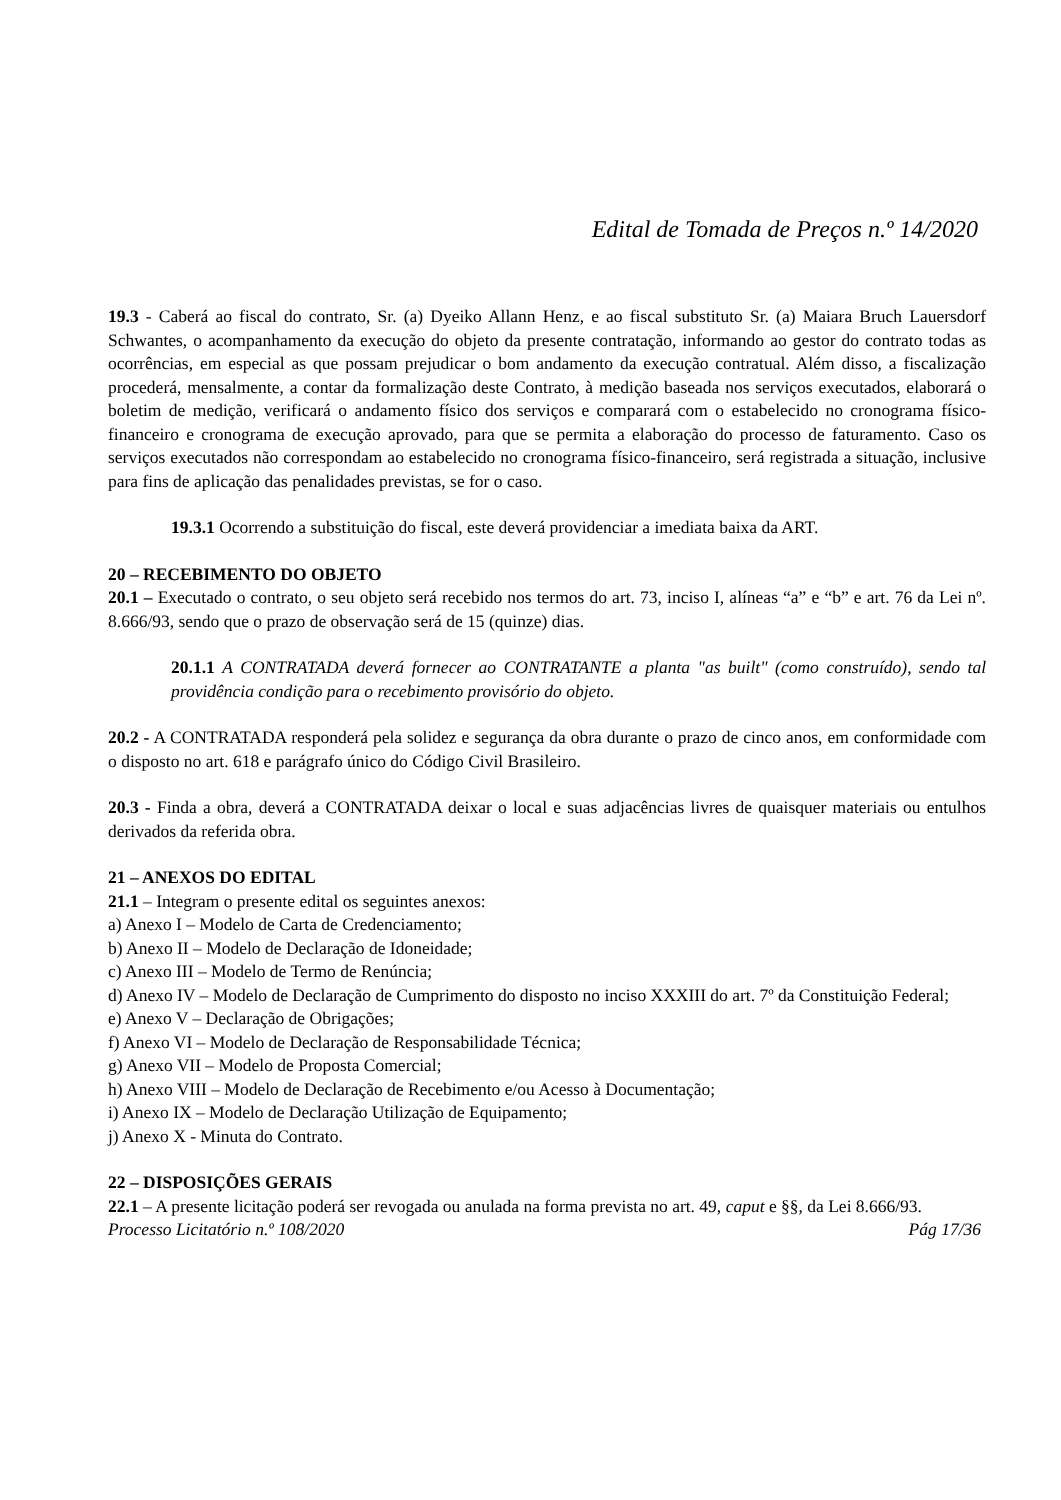Edital de Tomada de Preços n.º 14/2020
19.3 - Caberá ao fiscal do contrato, Sr. (a) Dyeiko Allann Henz, e ao fiscal substituto Sr. (a) Maiara Bruch Lauersdorf Schwantes, o acompanhamento da execução do objeto da presente contratação, informando ao gestor do contrato todas as ocorrências, em especial as que possam prejudicar o bom andamento da execução contratual. Além disso, a fiscalização procederá, mensalmente, a contar da formalização deste Contrato, à medição baseada nos serviços executados, elaborará o boletim de medição, verificará o andamento físico dos serviços e comparará com o estabelecido no cronograma físico-financeiro e cronograma de execução aprovado, para que se permita a elaboração do processo de faturamento. Caso os serviços executados não correspondam ao estabelecido no cronograma físico-financeiro, será registrada a situação, inclusive para fins de aplicação das penalidades previstas, se for o caso.
19.3.1 Ocorrendo a substituição do fiscal, este deverá providenciar a imediata baixa da ART.
20 – RECEBIMENTO DO OBJETO
20.1 – Executado o contrato, o seu objeto será recebido nos termos do art. 73, inciso I, alíneas “a” e “b” e art. 76 da Lei nº. 8.666/93, sendo que o prazo de observação será de 15 (quinze) dias.
20.1.1 A CONTRATADA deverá fornecer ao CONTRATANTE a planta "as built" (como construído), sendo tal providência condição para o recebimento provisório do objeto.
20.2 - A CONTRATADA responderá pela solidez e segurança da obra durante o prazo de cinco anos, em conformidade com o disposto no art. 618 e parágrafo único do Código Civil Brasileiro.
20.3 - Finda a obra, deverá a CONTRATADA deixar o local e suas adjacências livres de quaisquer materiais ou entulhos derivados da referida obra.
21 – ANEXOS DO EDITAL
21.1 – Integram o presente edital os seguintes anexos:
a) Anexo I – Modelo de Carta de Credenciamento;
b) Anexo II – Modelo de Declaração de Idoneidade;
c) Anexo III – Modelo de Termo de Renúncia;
d) Anexo IV – Modelo de Declaração de Cumprimento do disposto no inciso XXXIII do art. 7º da Constituição Federal;
e) Anexo V – Declaração de Obrigações;
f) Anexo VI – Modelo de Declaração de Responsabilidade Técnica;
g) Anexo VII – Modelo de Proposta Comercial;
h) Anexo VIII – Modelo de Declaração de Recebimento e/ou Acesso à Documentação;
i) Anexo IX – Modelo de Declaração Utilização de Equipamento;
j) Anexo X - Minuta do Contrato.
22 – DISPOSIÇÕES GERAIS
22.1 – A presente licitação poderá ser revogada ou anulada na forma prevista no art. 49, caput e §§, da Lei 8.666/93.
Processo Licitatório n.º 108/2020 Pág 17/36